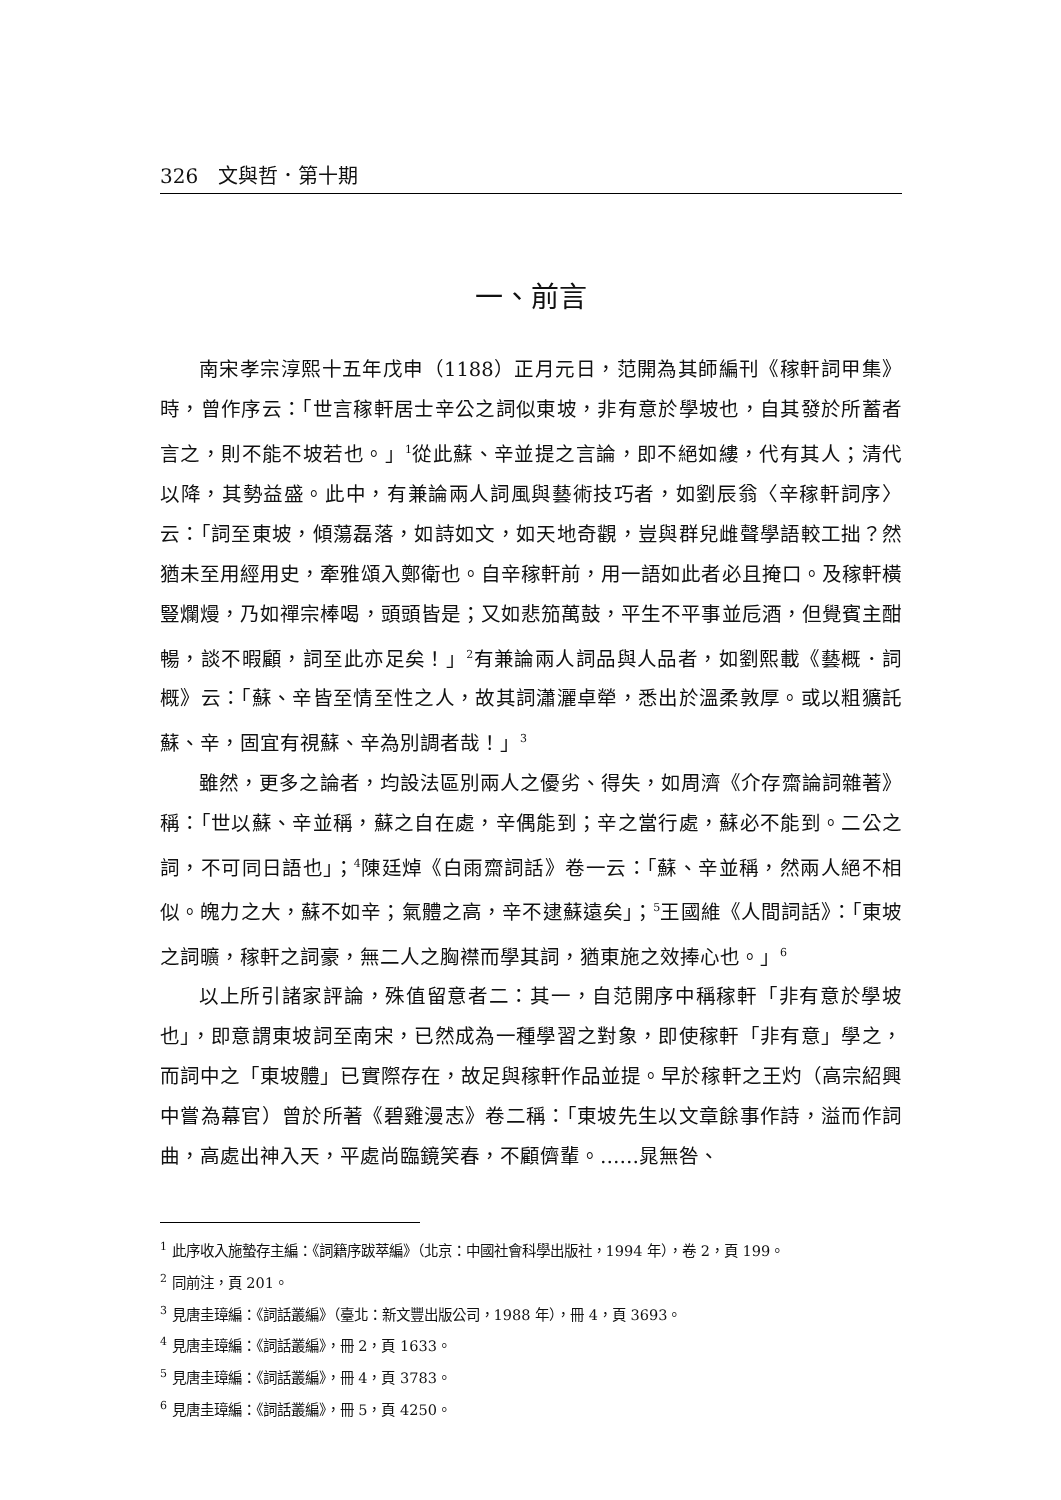326　文與哲．第十期
一、前言
南宋孝宗淳熙十五年戊申（1188）正月元日，范開為其師編刊《稼軒詞甲集》時，曾作序云：「世言稼軒居士辛公之詞似東坡，非有意於學坡也，自其發於所蓄者言之，則不能不坡若也。」<sup>1</sup>從此蘇、辛並提之言論，即不絕如縷，代有其人；清代以降，其勢益盛。此中，有兼論兩人詞風與藝術技巧者，如劉辰翁〈辛稼軒詞序〉云：「詞至東坡，傾蕩磊落，如詩如文，如天地奇觀，豈與群兒雌聲學語較工拙？然猶未至用經用史，牽雅頌入鄭衛也。自辛稼軒前，用一語如此者必且掩口。及稼軒橫豎爛熳，乃如禪宗棒喝，頭頭皆是；又如悲笳萬鼓，平生不平事並卮酒，但覺賓主酣暢，談不暇顧，詞至此亦足矣！」<sup>2</sup>有兼論兩人詞品與人品者，如劉熙載《藝概．詞概》云：「蘇、辛皆至情至性之人，故其詞瀟灑卓犖，悉出於溫柔敦厚。或以粗獷託蘇、辛，固宜有視蘇、辛為別調者哉！」<sup>3</sup>
雖然，更多之論者，均設法區別兩人之優劣、得失，如周濟《介存齋論詞雜著》稱：「世以蘇、辛並稱，蘇之自在處，辛偶能到；辛之當行處，蘇必不能到。二公之詞，不可同日語也」；<sup>4</sup>陳廷焯《白雨齋詞話》卷一云：「蘇、辛並稱，然兩人絕不相似。魄力之大，蘇不如辛；氣體之高，辛不逮蘇遠矣」；<sup>5</sup>王國維《人間詞話》：「東坡之詞曠，稼軒之詞豪，無二人之胸襟而學其詞，猶東施之效捧心也。」<sup>6</sup>
以上所引諸家評論，殊值留意者二：其一，自范開序中稱稼軒「非有意於學坡也」，即意謂東坡詞至南宋，已然成為一種學習之對象，即使稼軒「非有意」學之，而詞中之「東坡體」已實際存在，故足與稼軒作品並提。早於稼軒之王灼（高宗紹興中嘗為幕官）曾於所著《碧雞漫志》卷二稱：「東坡先生以文章餘事作詩，溢而作詞曲，高處出神入天，平處尚臨鏡笑春，不顧儕輩。……晁無咎、
<sup>1</sup> 此序收入施蟄存主編：《詞籍序跋萃編》（北京：中國社會科學出版社，1994 年），卷 2，頁 199。
<sup>2</sup> 同前注，頁 201。
<sup>3</sup> 見唐圭璋編：《詞話叢編》（臺北：新文豐出版公司，1988 年），冊 4，頁 3693。
<sup>4</sup> 見唐圭璋編：《詞話叢編》，冊 2，頁 1633。
<sup>5</sup> 見唐圭璋編：《詞話叢編》，冊 4，頁 3783。
<sup>6</sup> 見唐圭璋編：《詞話叢編》，冊 5，頁 4250。